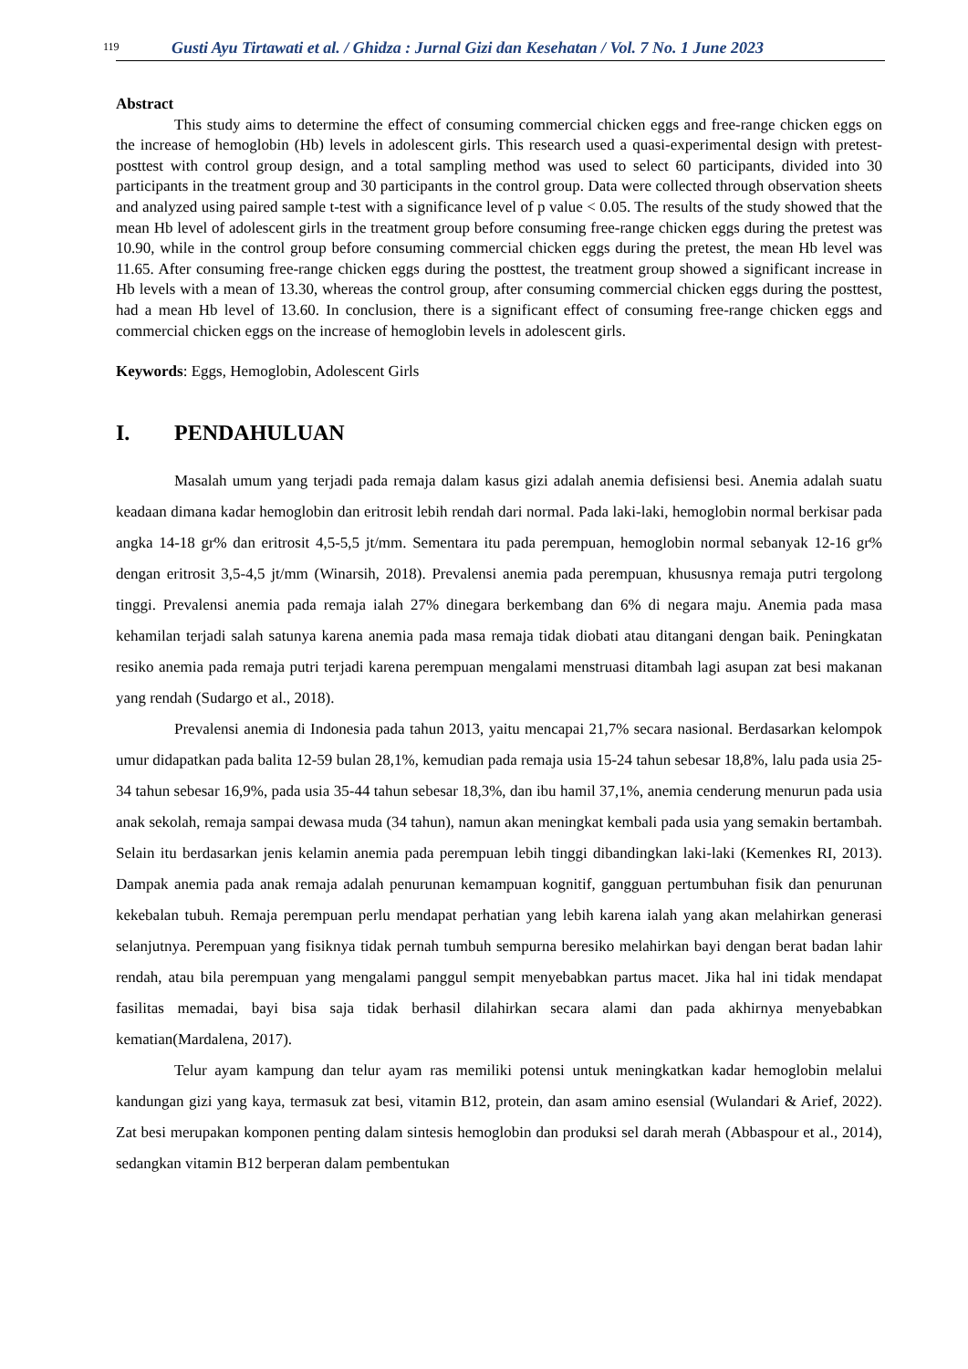119
Gusti Ayu Tirtawati et al. / Ghidza : Jurnal Gizi dan Kesehatan / Vol. 7 No. 1 June 2023
Abstract
This study aims to determine the effect of consuming commercial chicken eggs and free-range chicken eggs on the increase of hemoglobin (Hb) levels in adolescent girls. This research used a quasi-experimental design with pretest-posttest with control group design, and a total sampling method was used to select 60 participants, divided into 30 participants in the treatment group and 30 participants in the control group. Data were collected through observation sheets and analyzed using paired sample t-test with a significance level of p value < 0.05. The results of the study showed that the mean Hb level of adolescent girls in the treatment group before consuming free-range chicken eggs during the pretest was 10.90, while in the control group before consuming commercial chicken eggs during the pretest, the mean Hb level was 11.65. After consuming free-range chicken eggs during the posttest, the treatment group showed a significant increase in Hb levels with a mean of 13.30, whereas the control group, after consuming commercial chicken eggs during the posttest, had a mean Hb level of 13.60. In conclusion, there is a significant effect of consuming free-range chicken eggs and commercial chicken eggs on the increase of hemoglobin levels in adolescent girls.
Keywords: Eggs, Hemoglobin, Adolescent Girls
I. PENDAHULUAN
Masalah umum yang terjadi pada remaja dalam kasus gizi adalah anemia defisiensi besi. Anemia adalah suatu keadaan dimana kadar hemoglobin dan eritrosit lebih rendah dari normal. Pada laki-laki, hemoglobin normal berkisar pada angka 14-18 gr% dan eritrosit 4,5-5,5 jt/mm. Sementara itu pada perempuan, hemoglobin normal sebanyak 12-16 gr% dengan eritrosit 3,5-4,5 jt/mm (Winarsih, 2018). Prevalensi anemia pada perempuan, khususnya remaja putri tergolong tinggi. Prevalensi anemia pada remaja ialah 27% dinegara berkembang dan 6% di negara maju. Anemia pada masa kehamilan terjadi salah satunya karena anemia pada masa remaja tidak diobati atau ditangani dengan baik. Peningkatan resiko anemia pada remaja putri terjadi karena perempuan mengalami menstruasi ditambah lagi asupan zat besi makanan yang rendah (Sudargo et al., 2018).
Prevalensi anemia di Indonesia pada tahun 2013, yaitu mencapai 21,7% secara nasional. Berdasarkan kelompok umur didapatkan pada balita 12-59 bulan 28,1%, kemudian pada remaja usia 15-24 tahun sebesar 18,8%, lalu pada usia 25-34 tahun sebesar 16,9%, pada usia 35-44 tahun sebesar 18,3%, dan ibu hamil 37,1%, anemia cenderung menurun pada usia anak sekolah, remaja sampai dewasa muda (34 tahun), namun akan meningkat kembali pada usia yang semakin bertambah. Selain itu berdasarkan jenis kelamin anemia pada perempuan lebih tinggi dibandingkan laki-laki (Kemenkes RI, 2013). Dampak anemia pada anak remaja adalah penurunan kemampuan kognitif, gangguan pertumbuhan fisik dan penurunan kekebalan tubuh. Remaja perempuan perlu mendapat perhatian yang lebih karena ialah yang akan melahirkan generasi selanjutnya. Perempuan yang fisiknya tidak pernah tumbuh sempurna beresiko melahirkan bayi dengan berat badan lahir rendah, atau bila perempuan yang mengalami panggul sempit menyebabkan partus macet. Jika hal ini tidak mendapat fasilitas memadai, bayi bisa saja tidak berhasil dilahirkan secara alami dan pada akhirnya menyebabkan kematian(Mardalena, 2017).
Telur ayam kampung dan telur ayam ras memiliki potensi untuk meningkatkan kadar hemoglobin melalui kandungan gizi yang kaya, termasuk zat besi, vitamin B12, protein, dan asam amino esensial (Wulandari & Arief, 2022). Zat besi merupakan komponen penting dalam sintesis hemoglobin dan produksi sel darah merah (Abbaspour et al., 2014), sedangkan vitamin B12 berperan dalam pembentukan